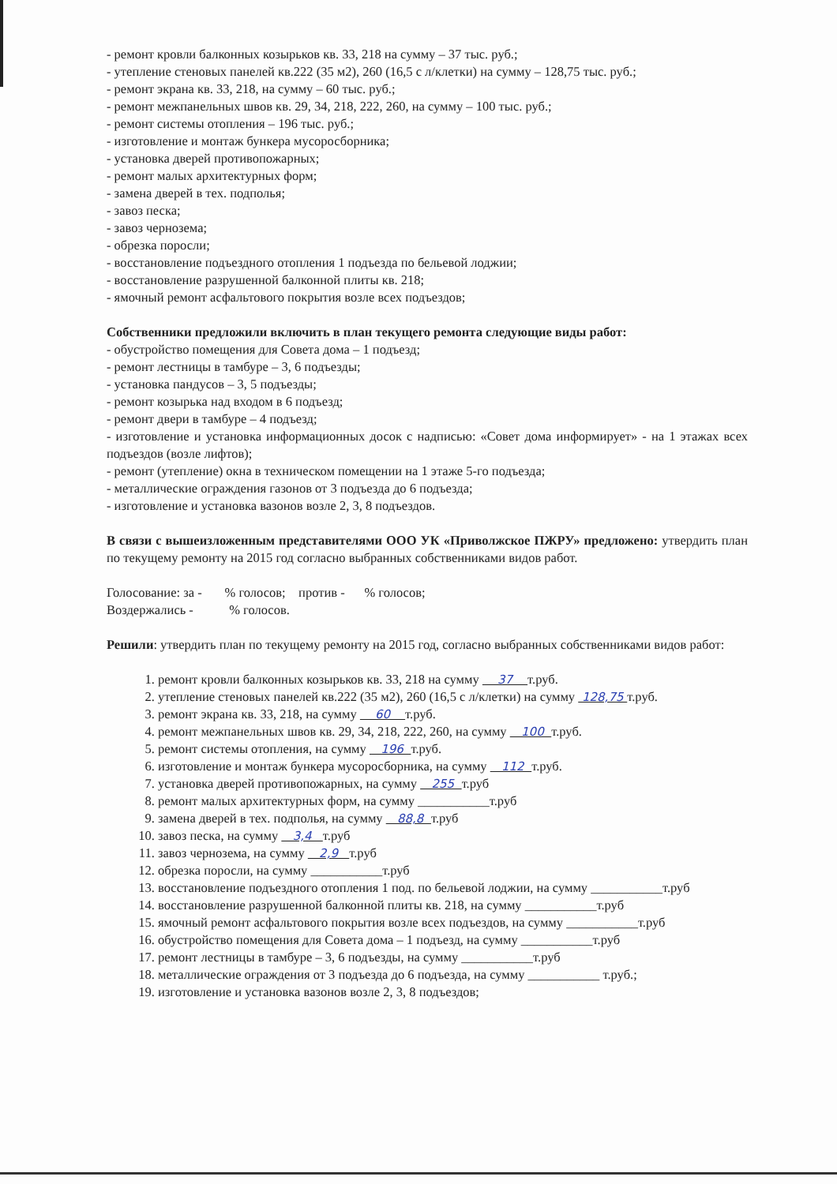- ремонт кровли балконных козырьков кв. 33, 218 на сумму – 37 тыс. руб.;
- утепление стеновых панелей кв.222 (35 м2), 260 (16,5 с л/клетки) на сумму – 128,75 тыс. руб.;
- ремонт экрана кв. 33, 218, на сумму – 60 тыс. руб.;
- ремонт межпанельных швов кв. 29, 34, 218, 222, 260, на сумму – 100 тыс. руб.;
- ремонт системы отопления – 196 тыс. руб.;
- изготовление и монтаж бункера мусоросборника;
- установка дверей противопожарных;
- ремонт малых архитектурных форм;
- замена дверей в тех. подполья;
- завоз песка;
- завоз чернозема;
- обрезка поросли;
- восстановление подъездного отопления 1 подъезда по бельевой лоджии;
- восстановление разрушенной балконной плиты кв. 218;
- ямочный ремонт асфальтового покрытия возле всех подъездов;
Собственники предложили включить в план текущего ремонта следующие виды работ:
- обустройство помещения для Совета дома – 1 подъезд;
- ремонт лестницы в тамбуре – 3, 6 подъезды;
- установка пандусов – 3, 5 подъезды;
- ремонт козырька над входом в 6 подъезд;
- ремонт двери в тамбуре – 4 подъезд;
- изготовление и установка информационных досок с надписью: «Совет дома информирует» - на 1 этажах всех подъездов (возле лифтов);
- ремонт (утепление) окна в техническом помещении на 1 этаже 5-го подъезда;
- металлические ограждения газонов от 3 подъезда до 6 подъезда;
- изготовление и установка вазонов возле 2, 3, 8 подъездов.
В связи с вышеизложенным представителями ООО УК «Приволжское ПЖРУ» предложено: утвердить план по текущему ремонту на 2015 год согласно выбранных собственниками видов работ.
Голосование: за - % голосов; против - % голосов;
Воздержались - % голосов.
Решили: утвердить план по текущему ремонту на 2015 год, согласно выбранных собственниками видов работ:
1. ремонт кровли балконных козырьков кв. 33, 218 на сумму 37 т.руб.
2. утепление стеновых панелей кв.222 (35 м2), 260 (16,5 с л/клетки) на сумму 128,75 т.руб.
3. ремонт экрана кв. 33, 218, на сумму 60 т.руб.
4. ремонт межпанельных швов кв. 29, 34, 218, 222, 260, на сумму 100 т.руб.
5. ремонт системы отопления, на сумму 196 т.руб.
6. изготовление и монтаж бункера мусоросборника, на сумму 112 т.руб.
7. установка дверей противопожарных, на сумму 255 т.руб
8. ремонт малых архитектурных форм, на сумму ___________т.руб
9. замена дверей в тех. подполья, на сумму 88,8 т.руб
10. завоз песка, на сумму 3,4 т.руб
11. завоз чернозема, на сумму 2,9 т.руб
12. обрезка поросли, на сумму ___________т.руб
13. восстановление подъездного отопления 1 под. по бельевой лоджии, на сумму ___________т.руб
14. восстановление разрушенной балконной плиты кв. 218, на сумму ___________т.руб
15. ямочный ремонт асфальтового покрытия возле всех подъездов, на сумму ___________т.руб
16. обустройство помещения для Совета дома – 1 подъезд, на сумму ___________т.руб
17. ремонт лестницы в тамбуре – 3, 6 подъезды, на сумму ___________т.руб
18. металлические ограждения от 3 подъезда до 6 подъезда, на сумму ___________ т.руб.;
19. изготовление и установка вазонов возле 2, 3, 8 подъездов;